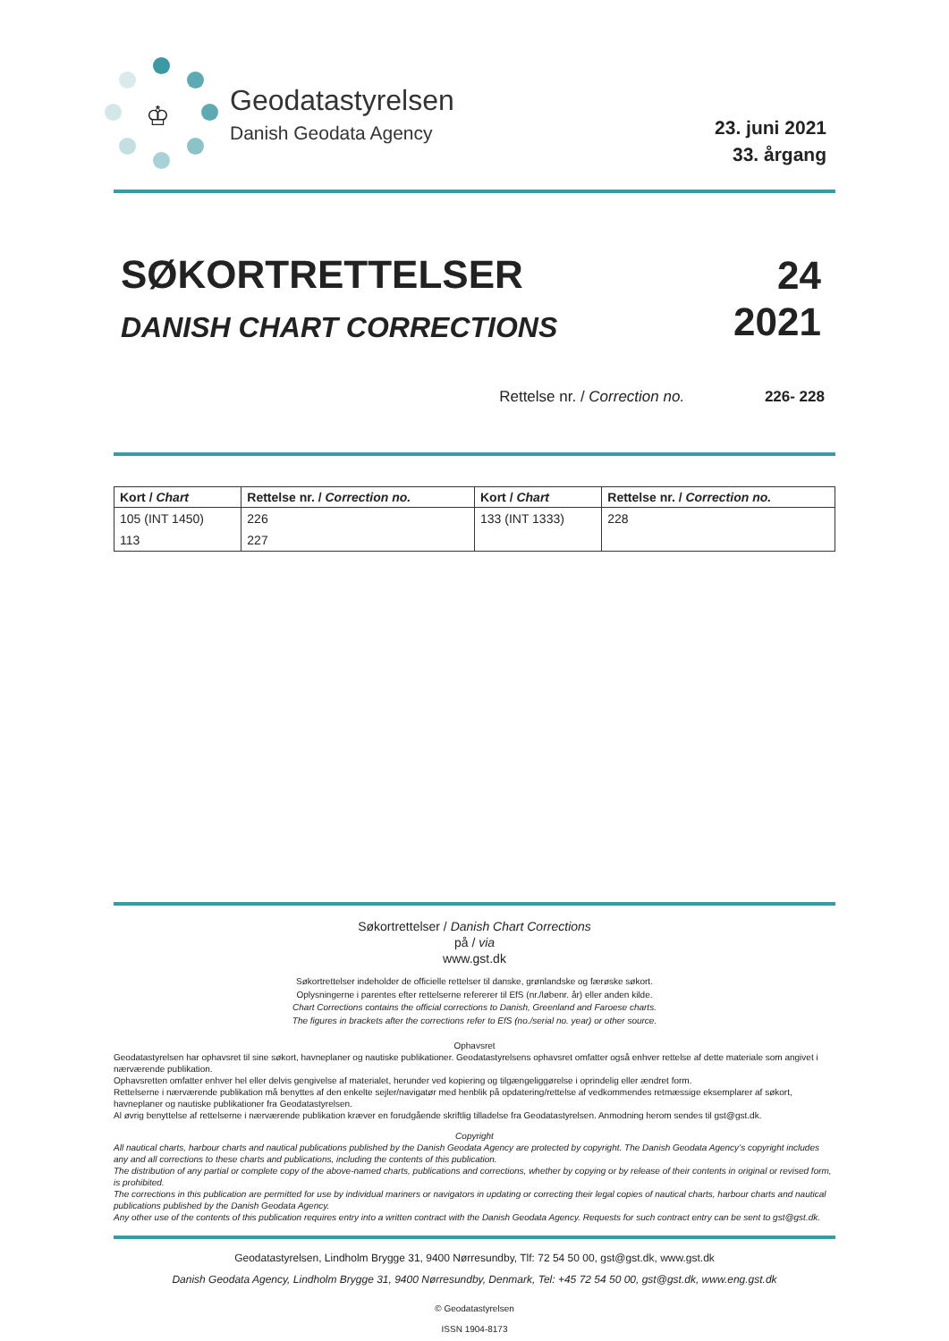♔
Geodatastyrelsen
Danish Geodata Agency
23. juni 2021
33. årgang
SØKORTRETTELSER
DANISH CHART CORRECTIONS
24
2021
Rettelse nr. / Correction no. 226- 228
| Kort / Chart | Rettelse nr. / Correction no. | Kort / Chart | Rettelse nr. / Correction no. |
| --- | --- | --- | --- |
| 105 (INT 1450) | 226 | 133 (INT 1333) | 228 |
| 113 | 227 | | |
Søkortrettelser / Danish Chart Corrections
på / via
www.gst.dk
Søkortrettelser indeholder de officielle rettelser til danske, grønlandske og færøske søkort.
Oplysningerne i parentes efter rettelserne refererer til EfS (nr./løbenr. år) eller anden kilde.
Chart Corrections contains the official corrections to Danish, Greenland and Faroese charts.
The figures in brackets after the corrections refer to EfS (no./serial no. year) or other source.
Ophavsret
Geodatastyrelsen har ophavsret til sine søkort, havneplaner og nautiske publikationer. Geodatastyrelsens ophavsret omfatter også enhver rettelse af dette materiale som angivet i nærværende publikation.
Ophavsretten omfatter enhver hel eller delvis gengivelse af materialet, herunder ved kopiering og tilgængeliggørelse i oprindelig eller ændret form.
Rettelserne i nærværende publikation må benyttes af den enkelte sejler/navigatør med henblik på opdatering/rettelse af vedkommendes retmæssige eksemplarer af søkort, havneplaner og nautiske publikationer fra Geodatastyrelsen.
Al øvrig benyttelse af rettelserne i nærværende publikation kræver en forudgående skriftlig tilladelse fra Geodatastyrelsen. Anmodning herom sendes til gst@gst.dk.
Copyright
All nautical charts, harbour charts and nautical publications published by the Danish Geodata Agency are protected by copyright. The Danish Geodata Agency’s copyright includes any and all corrections to these charts and publications, including the contents of this publication.
The distribution of any partial or complete copy of the above-named charts, publications and corrections, whether by copying or by release of their contents in original or revised form, is prohibited.
The corrections in this publication are permitted for use by individual mariners or navigators in updating or correcting their legal copies of nautical charts, harbour charts and nautical publications published by the Danish Geodata Agency.
Any other use of the contents of this publication requires entry into a written contract with the Danish Geodata Agency. Requests for such contract entry can be sent to gst@gst.dk.
Geodatastyrelsen, Lindholm Brygge 31, 9400 Nørresundby, Tlf: 72 54 50 00, gst@gst.dk, www.gst.dk
Danish Geodata Agency, Lindholm Brygge 31, 9400 Nørresundby, Denmark, Tel: +45 72 54 50 00, gst@gst.dk, www.eng.gst.dk
© Geodatastyrelsen
ISSN 1904-8173